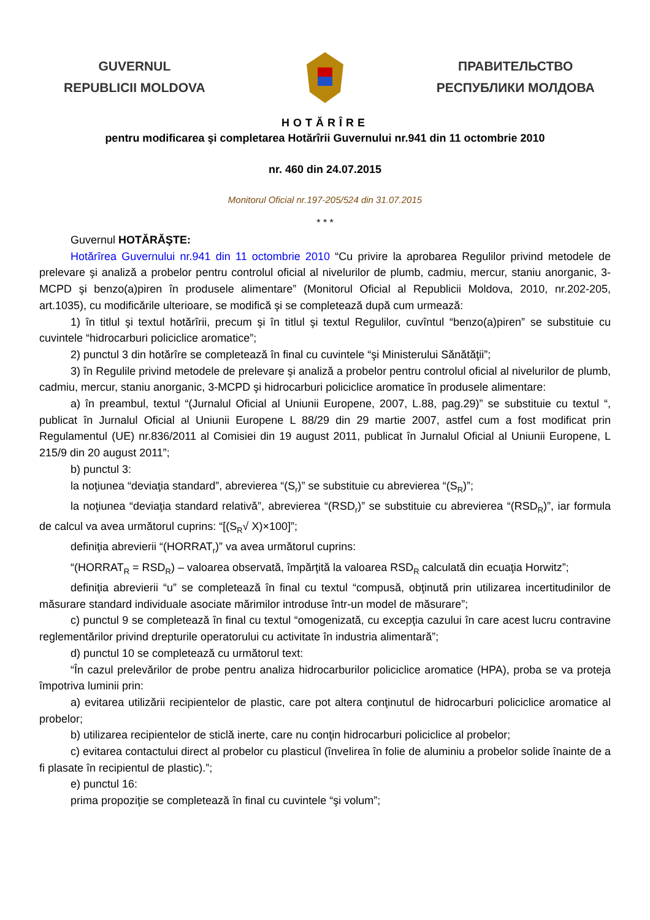GUVERNUL
REPUBLICII MOLDOVA
ПРАВИТЕЛЬСТВО
РЕСПУБЛИКИ МОЛДОВА
HOTĂRÎRE
pentru modificarea şi completarea Hotărîrii Guvernului nr.941 din 11 octombrie 2010
nr. 460 din 24.07.2015
Monitorul Oficial nr.197-205/524 din 31.07.2015
* * *
Guvernul HOTĂRĂŞTE:
Hotărîrea Guvernului nr.941 din 11 octombrie 2010 “Cu privire la aprobarea Regulilor privind metodele de prelevare şi analiză a probelor pentru controlul oficial al nivelurilor de plumb, cadmiu, mercur, staniu anorganic, 3-MCPD şi benzo(a)piren în produsele alimentare” (Monitorul Oficial al Republicii Moldova, 2010, nr.202-205, art.1035), cu modificările ulterioare, se modifică şi se completează după cum urmează:
1) în titlul şi textul hotărîrii, precum şi în titlul şi textul Regulilor, cuvîntul “benzo(a)piren” se substituie cu cuvintele “hidrocarburi policiclice aromatice”;
2) punctul 3 din hotărîre se completează în final cu cuvintele “şi Ministerului Sănătăţii”;
3) în Regulile privind metodele de prelevare şi analiză a probelor pentru controlul oficial al nivelurilor de plumb, cadmiu, mercur, staniu anorganic, 3-MCPD şi hidrocarburi policiclice aromatice în produsele alimentare:
a) în preambul, textul “(Jurnalul Oficial al Uniunii Europene, 2007, L.88, pag.29)” se substituie cu textul “, publicat în Jurnalul Oficial al Uniunii Europene L 88/29 din 29 martie 2007, astfel cum a fost modificat prin Regulamentul (UE) nr.836/2011 al Comisiei din 19 august 2011, publicat în Jurnalul Oficial al Uniunii Europene, L 215/9 din 20 august 2011”;
b) punctul 3:
la noţiunea “deviaţia standard”, abrevierea “(S<sub>r</sub>)” se substituie cu abrevierea “(S<sub>R</sub>)”;
la noţiunea “deviaţia standard relativă”, abrevierea “(RSD<sub>r</sub>)” se substituie cu abrevierea “(RSD<sub>R</sub>)”, iar formula de calcul va avea următorul cuprins: “[(S<sub>R</sub>√ X)×100]”;
definiţia abrevierii “(HORRAT<sub>r</sub>)” va avea următorul cuprins:
“(HORRAT<sub>R</sub> = RSD<sub>R</sub>) – valoarea observată, împărţită la valoarea RSD<sub>R</sub> calculată din ecuaţia Horwitz”;
definiţia abrevierii “u” se completează în final cu textul “compusă, obţinută prin utilizarea incertitudinilor de măsurare standard individuale asociate mărimilor introduse într-un model de măsurare”;
c) punctul 9 se completează în final cu textul “omogenizată, cu excepţia cazului în care acest lucru contravine reglementărilor privind drepturile operatorului cu activitate în industria alimentară”;
d) punctul 10 se completează cu următorul text:
“În cazul prelevărilor de probe pentru analiza hidrocarburilor policiclice aromatice (HPA), proba se va proteja împotriva luminii prin:
a) evitarea utilizării recipientelor de plastic, care pot altera conţinutul de hidrocarburi policiclice aromatice al probelor;
b) utilizarea recipientelor de sticlă inerte, care nu conţin hidrocarburi policiclice al probelor;
c) evitarea contactului direct al probelor cu plasticul (învelirea în folie de aluminiu a probelor solide înainte de a fi plasate în recipientul de plastic).”;
e) punctul 16:
prima propoziţie se completează în final cu cuvintele “şi volum”;